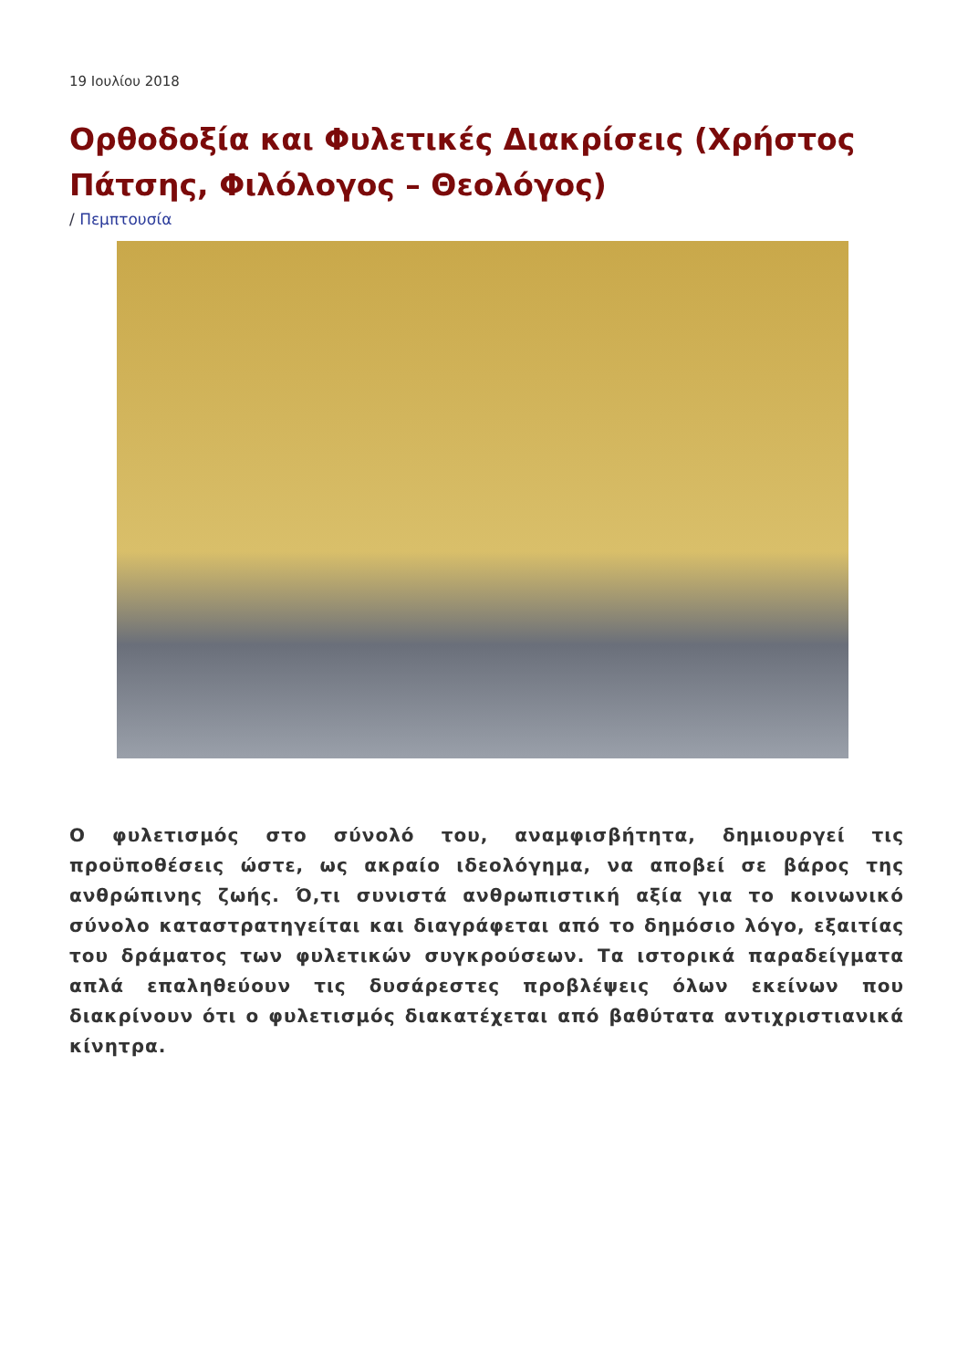19 Ιουλίου 2018
Ορθοδοξία και Φυλετικές Διακρίσεις (Χρήστος Πάτσης, Φιλόλογος – Θεολόγος)
/ Πεμπτουσία
Ο φυλετισμός στο σύνολό του, αναμφισβήτητα, δημιουργεί τις προϋποθέσεις ώστε, ως ακραίο ιδεολόγημα, να αποβεί σε βάρος της ανθρώπινης ζωής. Ό,τι συνιστά ανθρωπιστική αξία για το κοινωνικό σύνολο καταστρατηγείται και διαγράφεται από το δημόσιο λόγο, εξαιτίας του δράματος των φυλετικών συγκρούσεων. Τα ιστορικά παραδείγματα απλά επαληθεύουν τις δυσάρεστες προβλέψεις όλων εκείνων που διακρίνουν ότι ο φυλετισμός διακατέχεται από βαθύτατα αντιχριστιανικά κίνητρα.